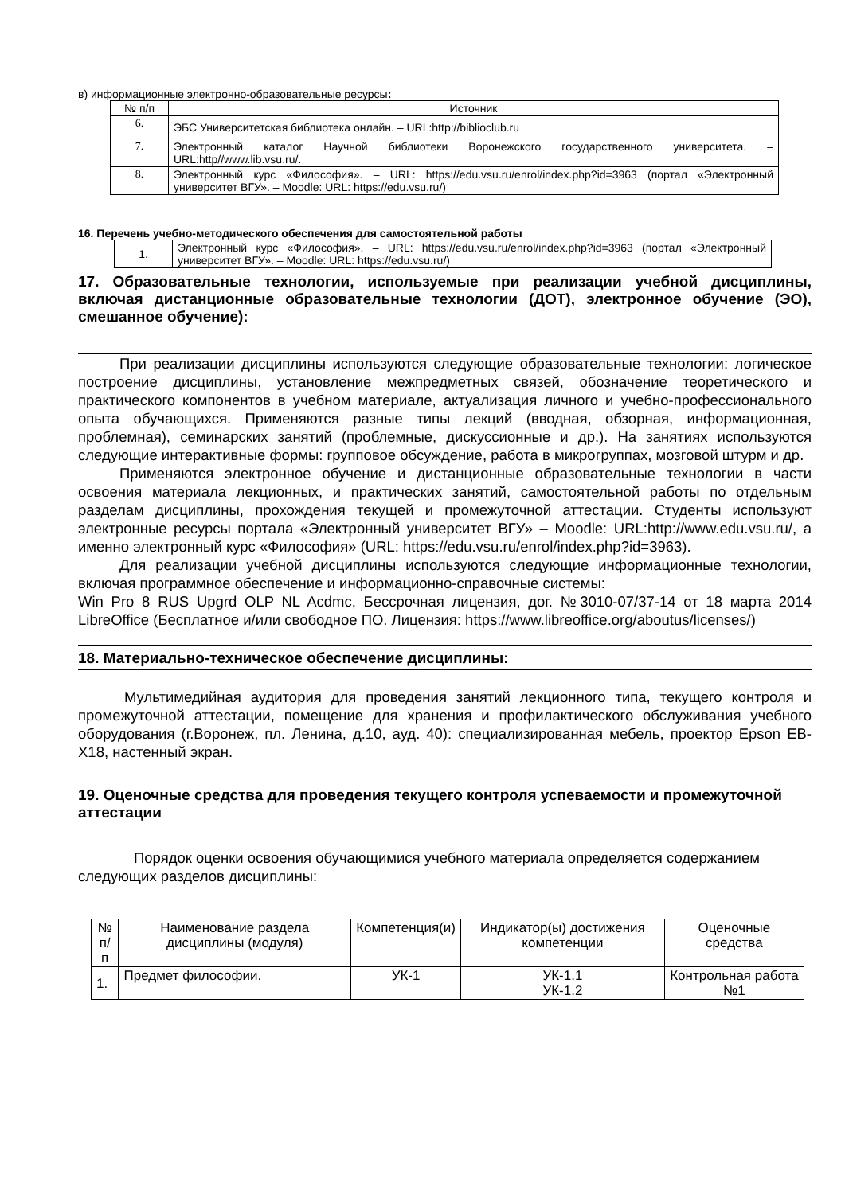в) информационные электронно-образовательные ресурсы:
| № п/п | Источник |
| --- | --- |
| 6. | ЭБС Университетская библиотека онлайн. – URL:http://biblioclub.ru |
| 7. | Электронный каталог Научной библиотеки Воронежского государственного университета. – URL:http//www.lib.vsu.ru/. |
| 8. | Электронный курс «Философия». – URL: https://edu.vsu.ru/enrol/index.php?id=3963 (портал «Электронный университет ВГУ». – Moodle: URL: https://edu.vsu.ru/) |
16. Перечень учебно-методического обеспечения для самостоятельной работы
| 1. | Электронный курс «Философия». – URL: https://edu.vsu.ru/enrol/index.php?id=3963 (портал «Электронный университет ВГУ». – Moodle: URL: https://edu.vsu.ru/) |
17. Образовательные технологии, используемые при реализации учебной дисциплины, включая дистанционные образовательные технологии (ДОТ), электронное обучение (ЭО), смешанное обучение):
При реализации дисциплины используются следующие образовательные технологии: логическое построение дисциплины, установление межпредметных связей, обозначение теоретического и практического компонентов в учебном материале, актуализация личного и учебно-профессионального опыта обучающихся. Применяются разные типы лекций (вводная, обзорная, информационная, проблемная), семинарских занятий (проблемные, дискуссионные и др.). На занятиях используются следующие интерактивные формы: групповое обсуждение, работа в микрогруппах, мозговой штурм и др.
Применяются электронное обучение и дистанционные образовательные технологии в части освоения материала лекционных, и практических занятий, самостоятельной работы по отдельным разделам дисциплины, прохождения текущей и промежуточной аттестации. Студенты используют электронные ресурсы портала «Электронный университет ВГУ» – Moodle: URL:http://www.edu.vsu.ru/, а именно электронный курс «Философия» (URL: https://edu.vsu.ru/enrol/index.php?id=3963).
Для реализации учебной дисциплины используются следующие информационные технологии, включая программное обеспечение и информационно-справочные системы:
Win Pro 8 RUS Upgrd OLP NL Acdmc, Бессрочная лицензия, дог. №3010-07/37-14 от 18 марта 2014 LibreOffice (Бесплатное и/или свободное ПО. Лицензия: https://www.libreoffice.org/aboutus/licenses/)
18. Материально-техническое обеспечение дисциплины:
Мультимедийная аудитория для проведения занятий лекционного типа, текущего контроля и промежуточной аттестации, помещение для хранения и профилактического обслуживания учебного оборудования (г.Воронеж, пл. Ленина, д.10, ауд. 40): специализированная мебель, проектор Epson EB-X18, настенный экран.
19. Оценочные средства для проведения текущего контроля успеваемости и промежуточной аттестации
Порядок оценки освоения обучающимися учебного материала определяется содержанием следующих разделов дисциплины:
| № п/п | Наименование раздела дисциплины (модуля) | Компетенция(и) | Индикатор(ы) достижения компетенции | Оценочные средства |
| --- | --- | --- | --- | --- |
| 1. | Предмет философии. | УК-1 | УК-1.1 УК-1.2 | Контрольная работа №1 |